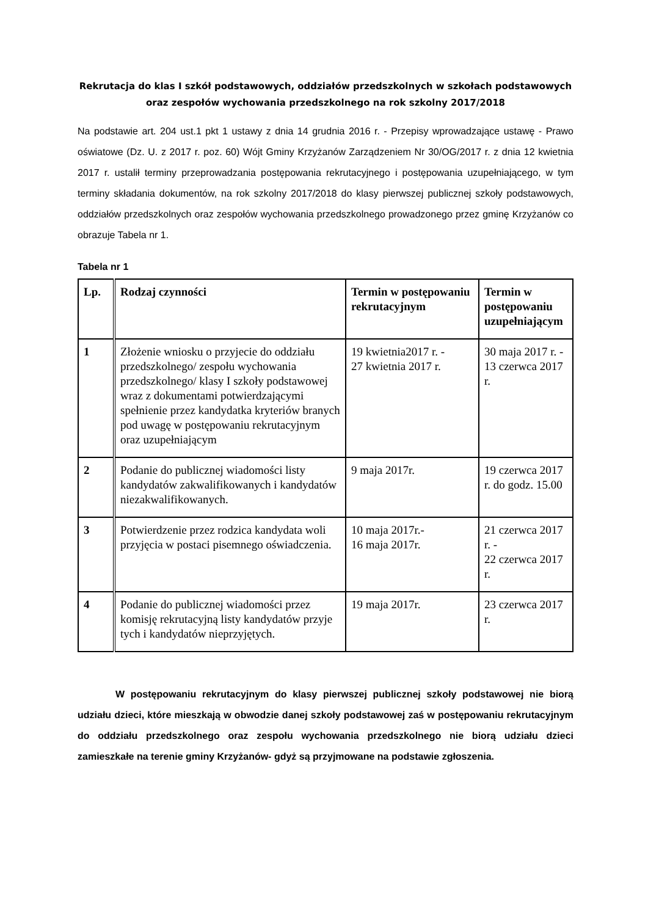Rekrutacja do klas I szkół podstawowych, oddziałów przedszkolnych w szkołach podstawowych oraz zespołów wychowania przedszkolnego na rok szkolny 2017/2018
Na podstawie art. 204 ust.1 pkt 1 ustawy z dnia 14 grudnia 2016 r. - Przepisy wprowadzające ustawę - Prawo oświatowe (Dz. U. z 2017 r. poz. 60) Wójt Gminy Krzyżanów Zarządzeniem Nr 30/OG/2017 r. z dnia 12 kwietnia 2017 r. ustalił terminy przeprowadzania postępowania rekrutacyjnego i postępowania uzupełniającego, w tym terminy składania dokumentów, na rok szkolny 2017/2018 do klasy pierwszej publicznej szkoły podstawowych, oddziałów przedszkolnych oraz zespołów wychowania przedszkolnego prowadzonego przez gminę Krzyżanów co obrazuje Tabela nr 1.
Tabela nr 1
| Lp. | Rodzaj czynności | Termin w postępowaniu rekrutacyjnym | Termin w postępowaniu uzupełniającym |
| --- | --- | --- | --- |
| 1 | Złożenie wniosku o przyjecie do oddziału przedszkolnego/ zespołu wychowania przedszkolnego/ klasy I szkoły podstawowej wraz z dokumentami potwierdzającymi spełnienie przez kandydatka kryteriów branych pod uwagę w postępowaniu rekrutacyjnym oraz uzupełniającym | 19 kwietnia2017 r. - 27 kwietnia 2017 r. | 30 maja 2017 r. - 13 czerwca 2017 r. |
| 2 | Podanie do publicznej wiadomości listy kandydatów zakwalifikowanych i kandydatów niezakwalifikowanych. | 9 maja 2017r. | 19 czerwca 2017 r. do godz. 15.00 |
| 3 | Potwierdzenie przez rodzica kandydata woli przyjęcia w postaci pisemnego oświadczenia. | 10 maja 2017r.- 16 maja 2017r. | 21 czerwca 2017 r. - 22 czerwca 2017 r. |
| 4 | Podanie do publicznej wiadomości przez komisję rekrutacyjną listy kandydatów przyje tych i kandydatów nieprzyjętych. | 19 maja 2017r. | 23 czerwca 2017 r. |
W postępowaniu rekrutacyjnym do klasy pierwszej publicznej szkoły podstawowej nie biorą udziału dzieci, które mieszkają w obwodzie danej szkoły podstawowej zaś w postępowaniu rekrutacyjnym do oddziału przedszkolnego oraz zespołu wychowania przedszkolnego nie biorą udziału dzieci zamieszkałe na terenie gminy Krzyżanów- gdyż są przyjmowane na podstawie zgłoszenia.